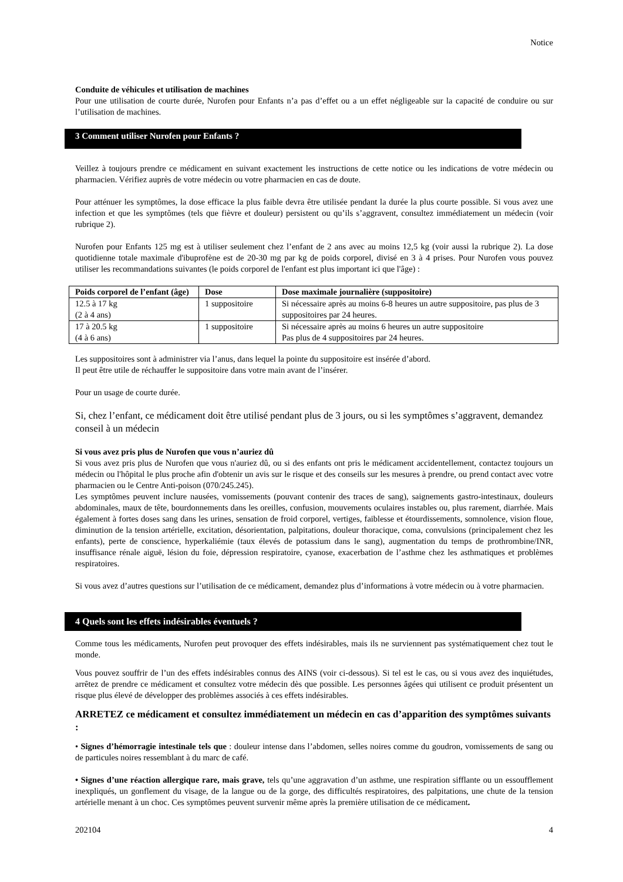Notice
Conduite de véhicules et utilisation de machines
Pour une utilisation de courte durée, Nurofen pour Enfants n’a pas d’effet ou a un effet négligeable sur la capacité de conduire ou sur l’utilisation de machines.
3 Comment utiliser Nurofen pour Enfants ?
Veillez à toujours prendre ce médicament en suivant exactement les instructions de cette notice ou les indications de votre médecin ou pharmacien. Vérifiez auprès de votre médecin ou votre pharmacien en cas de doute.
Pour atténuer les symptômes, la dose efficace la plus faible devra être utilisée pendant la durée la plus courte possible. Si vous avez une infection et que les symptômes (tels que fièvre et douleur) persistent ou qu’ils s’aggravent, consultez immédiatement un médecin (voir rubrique 2).
Nurofen pour Enfants 125 mg est à utiliser seulement chez l’enfant de 2 ans avec au moins 12,5 kg (voir aussi la rubrique 2). La dose quotidienne totale maximale d'ibuprofène est de 20-30 mg par kg de poids corporel, divisé en 3 à 4 prises. Pour Nurofen vous pouvez utiliser les recommandations suivantes (le poids corporel de l'enfant est plus important ici que l'âge) :
| Poids corporel de l’enfant (âge) | Dose | Dose maximale journalière (suppositoire) |
| --- | --- | --- |
| 12.5 à 17 kg (2 à 4 ans) | 1 suppositoire | Si nécessaire après au moins 6-8 heures un autre suppositoire, pas plus de 3 suppositoires par 24 heures. |
| 17 à 20.5 kg (4 à 6 ans) | 1 suppositoire | Si nécessaire après au moins 6 heures un autre suppositoire Pas plus de 4 suppositoires par 24 heures. |
Les suppositoires sont à administrer via l’anus, dans lequel la pointe du suppositoire est insérée d’abord.
Il peut être utile de réchauffer le suppositoire dans votre main avant de l’insérer.
Pour un usage de courte durée.
Si, chez l’enfant, ce médicament doit être utilisé pendant plus de 3 jours, ou si les symptômes s’aggravent, demandez conseil à un médecin
Si vous avez pris plus de Nurofen que vous n’auriez dû
Si vous avez pris plus de Nurofen que vous n'auriez dû, ou si des enfants ont pris le médicament accidentellement, contactez toujours un médecin ou l'hôpital le plus proche afin d'obtenir un avis sur le risque et des conseils sur les mesures à prendre, ou prend contact avec votre pharmacien ou le Centre Anti-poison (070/245.245).
Les symptômes peuvent inclure nausées, vomissements (pouvant contenir des traces de sang), saignements gastro-intestinaux, douleurs abdominales, maux de tête, bourdonnements dans les oreilles, confusion, mouvements oculaires instables ou, plus rarement, diarrhée. Mais également à fortes doses sang dans les urines, sensation de froid corporel, vertiges, faiblesse et étourdissements, somnolence, vision floue, diminution de la tension artérielle, excitation, désorientation, palpitations, douleur thoracique, coma, convulsions (principalement chez les enfants), perte de conscience, hyperkaliémie (taux élevés de potassium dans le sang), augmentation du temps de prothrombine/INR, insuffisance rénale aiguë, lésion du foie, dépression respiratoire, cyanose, exacerbation de l’asthme chez les asthmatiques et problèmes respiratoires.
Si vous avez d’autres questions sur l’utilisation de ce médicament, demandez plus d’informations à votre médecin ou à votre pharmacien.
4 Quels sont les effets indésirables éventuels ?
Comme tous les médicaments, Nurofen peut provoquer des effets indésirables, mais ils ne surviennent pas systématiquement chez tout le monde.
Vous pouvez souffrir de l’un des effets indésirables connus des AINS (voir ci-dessous). Si tel est le cas, ou si vous avez des inquiétudes, arrêtez de prendre ce médicament et consultez votre médecin dès que possible. Les personnes âgées qui utilisent ce produit présentent un risque plus élevé de développer des problèmes associés à ces effets indésirables.
ARRETEZ ce médicament et consultez immédiatement un médecin en cas d’apparition des symptômes suivants :
• Signes d’hémorragie intestinale tels que : douleur intense dans l’abdomen, selles noires comme du goudron, vomissements de sang ou de particules noires ressemblant à du marc de café.
• Signes d’une réaction allergique rare, mais grave, tels qu’une aggravation d’un asthme, une respiration sifflante ou un essoufflement inexpliqués, un gonflement du visage, de la langue ou de la gorge, des difficultés respiratoires, des palpitations, une chute de la tension artérielle menant à un choc. Ces symptômes peuvent survenir même après la première utilisation de ce médicament.
202104 4